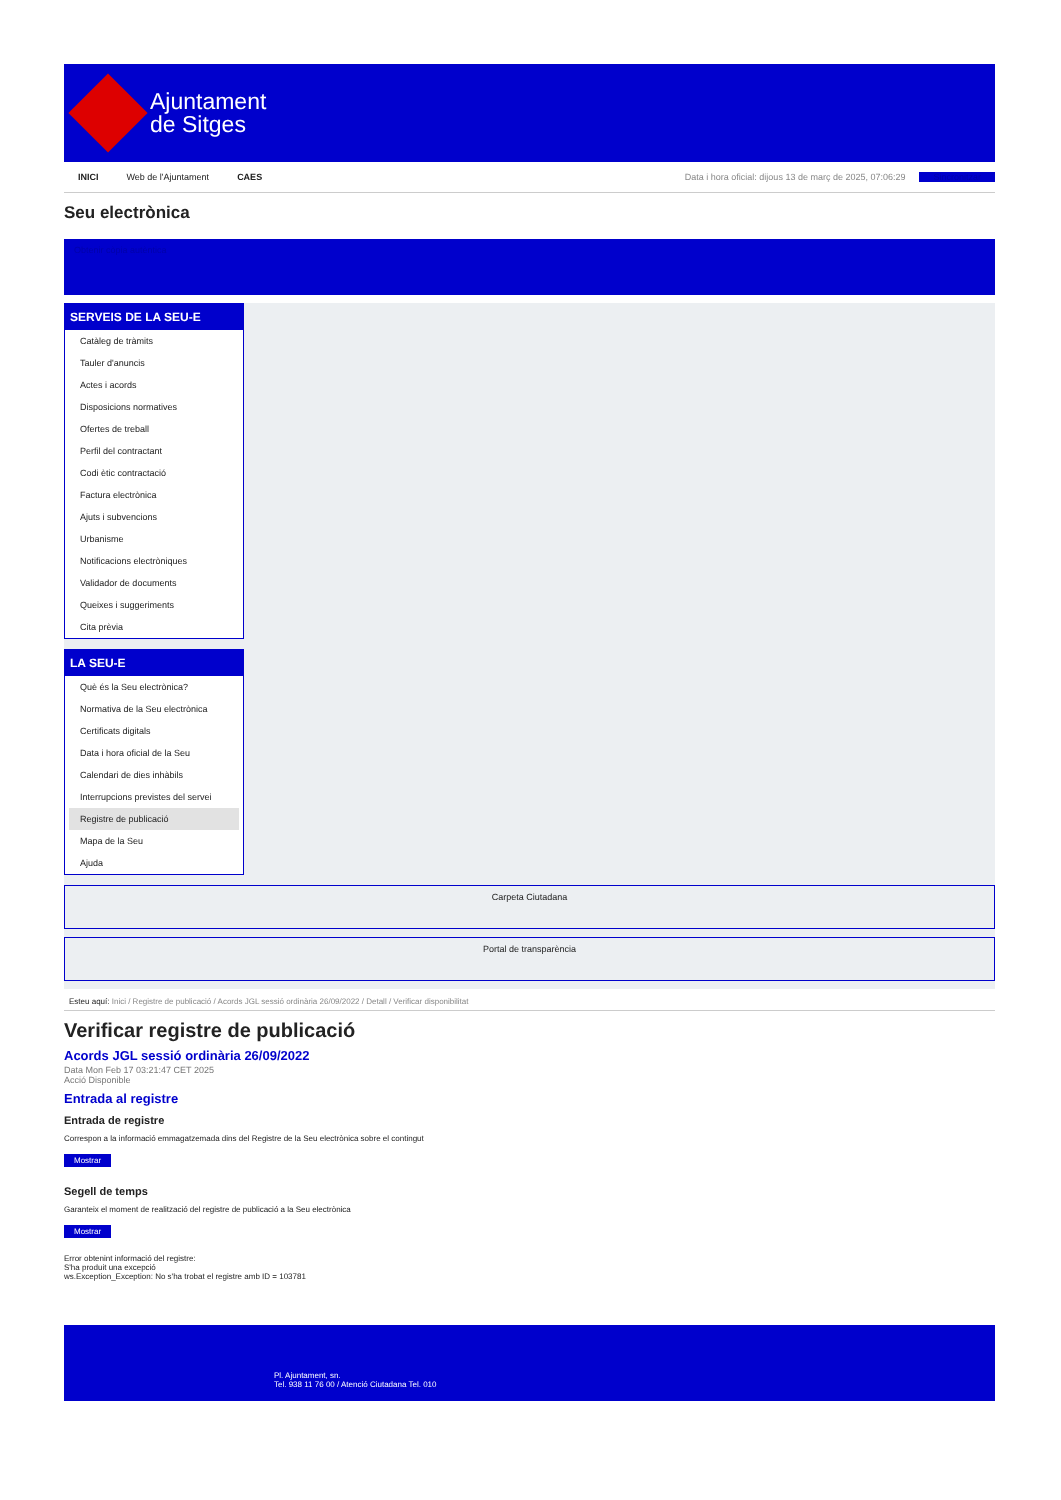Ajuntament
de Sitges
INICI Web de l'Ajuntament CAES Data i hora oficial: dijous 13 de març de 2025, 07:06:29 Sincronitzar
Seu electrònica
Obtenir còpia autèntica
SERVEIS DE LA SEU-E
Catàleg de tràmits
Tauler d'anuncis
Actes i acords
Disposicions normatives
Ofertes de treball
Perfil del contractant
Codi ètic contractació
Factura electrònica
Ajuts i subvencions
Urbanisme
Notificacions electròniques
Validador de documents
Queixes i suggeriments
Cita prèvia
LA SEU-E
Què és la Seu electrònica?
Normativa de la Seu electrònica
Certificats digitals
Data i hora oficial de la Seu
Calendari de dies inhàbils
Interrupcions previstes del servei
Registre de publicació
Mapa de la Seu
Ajuda
Carpeta Ciutadana
Portal de transparència
Esteu aquí: Inici / Registre de publicació / Acords JGL sessió ordinària 26/09/2022 / Detall / Verificar disponibilitat
Verificar registre de publicació
Acords JGL sessió ordinària 26/09/2022
Data Mon Feb 17 03:21:47 CET 2025
Acció Disponible
Entrada al registre
Entrada de registre
Correspon a la informació emmagatzemada dins del Registre de la Seu electrònica sobre el contingut
Mostrar
Segell de temps
Garanteix el moment de realització del registre de publicació a la Seu electrònica
Mostrar
Error obtenint informació del registre:
S'ha produit una excepció
ws.Exception_Exception: No s'ha trobat el registre amb ID = 103781
Pl. Ajuntament, sn.
Tel. 938 11 76 00 / Atenció Ciutadana Tel. 010